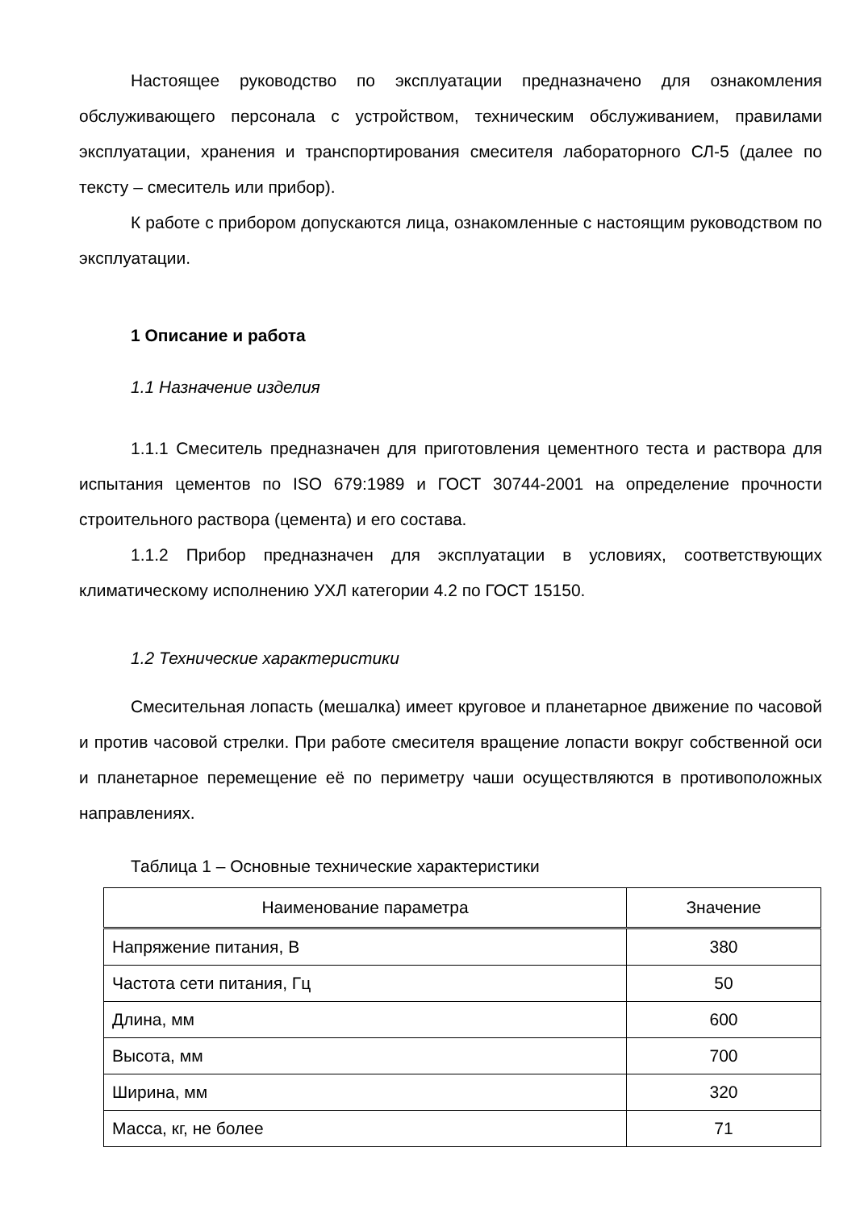Настоящее руководство по эксплуатации предназначено для ознакомления обслуживающего персонала с устройством, техническим обслуживанием, правилами эксплуатации, хранения и транспортирования смесителя лабораторного СЛ-5 (далее по тексту – смеситель или прибор).
К работе с прибором допускаются лица, ознакомленные с настоящим руководством по эксплуатации.
1 Описание и работа
1.1 Назначение изделия
1.1.1 Смеситель предназначен для приготовления цементного теста и раствора для испытания цементов по ISO 679:1989 и ГОСТ 30744-2001 на определение прочности строительного раствора (цемента) и его состава.
1.1.2 Прибор предназначен для эксплуатации в условиях, соответствующих климатическому исполнению УХЛ категории 4.2 по ГОСТ 15150.
1.2 Технические характеристики
Смесительная лопасть (мешалка) имеет круговое и планетарное движение по часовой и против часовой стрелки. При работе смесителя вращение лопасти вокруг собственной оси и планетарное перемещение её по периметру чаши осуществляются в противоположных направлениях.
Таблица 1 – Основные технические характеристики
| Наименование параметра | Значение |
| --- | --- |
| Напряжение питания, В | 380 |
| Частота сети питания, Гц | 50 |
| Длина, мм | 600 |
| Высота, мм | 700 |
| Ширина, мм | 320 |
| Масса, кг, не более | 71 |